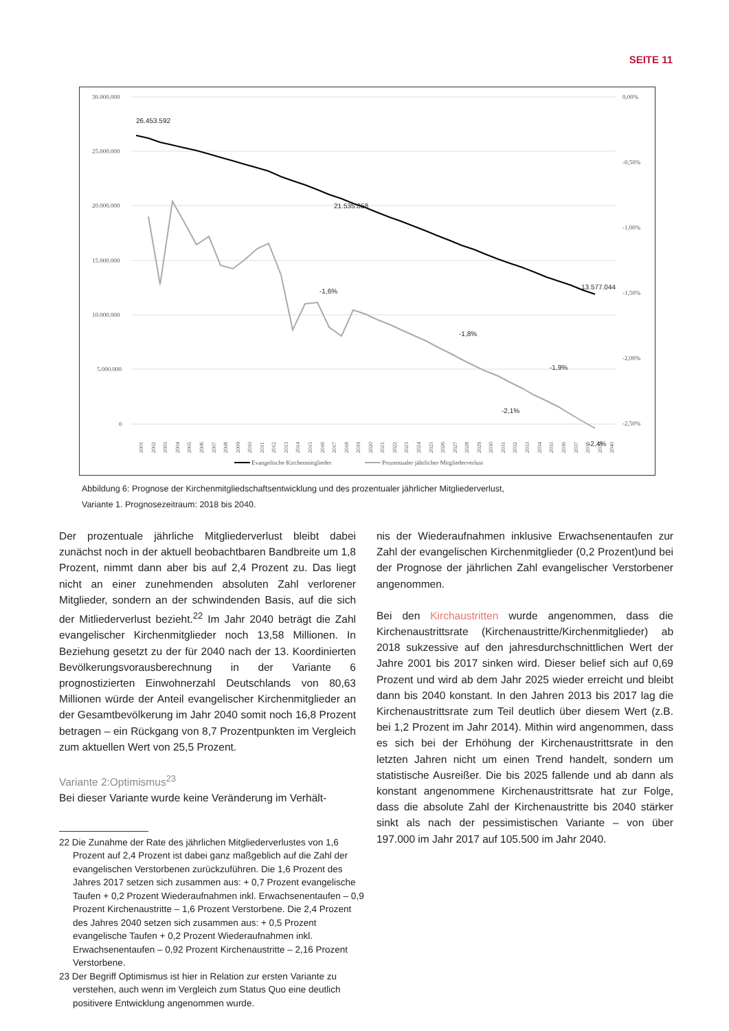SEITE 11
30.000.000
25.000.000
20.000.000
15.000.000
10.000.000
5.000.000
0
0,00%
-0,50%
-1,00%
-1,50%
-2,00%
-2,50%
26.453.592
21.535.858
13.577.044
-1,6%
-1,8%
-1,9%
-2,1%
-2,4%
2001
2002
2003
2004
2005
2006
2007
2008
2009
2010
2011
2012
2013
2014
2015
2016
2017
2018
2019
2020
2021
2022
2023
2024
2025
2026
2027
2028
2029
2030
2031
2032
2033
2034
2035
2036
2037
2038
2039
2040
Evangelische Kirchenmitglieder
Prozentualer jährlicher Mitgliederverlust
Abbildung 6: Prognose der Kirchenmitgliedschaftsentwicklung und des prozentualer jährlicher Mitgliederverlust,
Variante 1. Prognosezeitraum: 2018 bis 2040.
Der prozentuale jährliche Mitgliederverlust bleibt dabei zunächst noch in der aktuell beobachtbaren Bandbreite um 1,8 Prozent, nimmt dann aber bis auf 2,4 Prozent zu. Das liegt nicht an einer zunehmenden absoluten Zahl verlorener Mitglieder, sondern an der schwindenden Basis, auf die sich der Mitliederverlust bezieht.<sup>22</sup> Im Jahr 2040 beträgt die Zahl evangelischer Kirchenmitglieder noch 13,58 Millionen. In Beziehung gesetzt zu der für 2040 nach der 13. Koordinierten Bevölkerungsvorausberechnung in der Variante 6 prognostizierten Einwohnerzahl Deutschlands von 80,63 Millionen würde der Anteil evangelischer Kirchenmitglieder an der Gesamtbevölkerung im Jahr 2040 somit noch 16,8 Prozent betragen – ein Rückgang von 8,7 Prozentpunkten im Vergleich zum aktuellen Wert von 25,5 Prozent.
Variante 2:Optimismus<sup>23</sup>
Bei dieser Variante wurde keine Veränderung im Verhält-
22 Die Zunahme der Rate des jährlichen Mitgliederverlustes von 1,6 Prozent auf 2,4 Prozent ist dabei ganz maßgeblich auf die Zahl der evangelischen Verstorbenen zurückzuführen. Die 1,6 Prozent des Jahres 2017 setzen sich zusammen aus: + 0,7 Prozent evangelische Taufen + 0,2 Prozent Wiederaufnahmen inkl. Erwachsenentaufen – 0,9 Prozent Kirchenaustritte – 1,6 Prozent Verstorbene. Die 2,4 Prozent des Jahres 2040 setzen sich zusammen aus: + 0,5 Prozent evangelische Taufen + 0,2 Prozent Wiederaufnahmen inkl. Erwachsenentaufen – 0,92 Prozent Kirchenaustritte – 2,16 Prozent Verstorbene.
23 Der Begriff Optimismus ist hier in Relation zur ersten Variante zu verstehen, auch wenn im Vergleich zum Status Quo eine deutlich positivere Entwicklung angenommen wurde.
nis der Wiederaufnahmen inklusive Erwachsenentaufen zur Zahl der evangelischen Kirchenmitglieder (0,2 Prozent)und bei der Prognose der jährlichen Zahl evangelischer Verstorbener angenommen.
Bei den Kirchaustritten wurde angenommen, dass die Kirchenaustrittsrate (Kirchenaustritte/Kirchenmitglieder) ab 2018 sukzessive auf den jahresdurchschnittlichen Wert der Jahre 2001 bis 2017 sinken wird. Dieser belief sich auf 0,69 Prozent und wird ab dem Jahr 2025 wieder erreicht und bleibt dann bis 2040 konstant. In den Jahren 2013 bis 2017 lag die Kirchenaustrittsrate zum Teil deutlich über diesem Wert (z.B. bei 1,2 Prozent im Jahr 2014). Mithin wird angenommen, dass es sich bei der Erhöhung der Kirchenaustrittsrate in den letzten Jahren nicht um einen Trend handelt, sondern um statistische Ausreißer. Die bis 2025 fallende und ab dann als konstant angenommene Kirchenaustrittsrate hat zur Folge, dass die absolute Zahl der Kirchenaustritte bis 2040 stärker sinkt als nach der pessimistischen Variante – von über 197.000 im Jahr 2017 auf 105.500 im Jahr 2040.